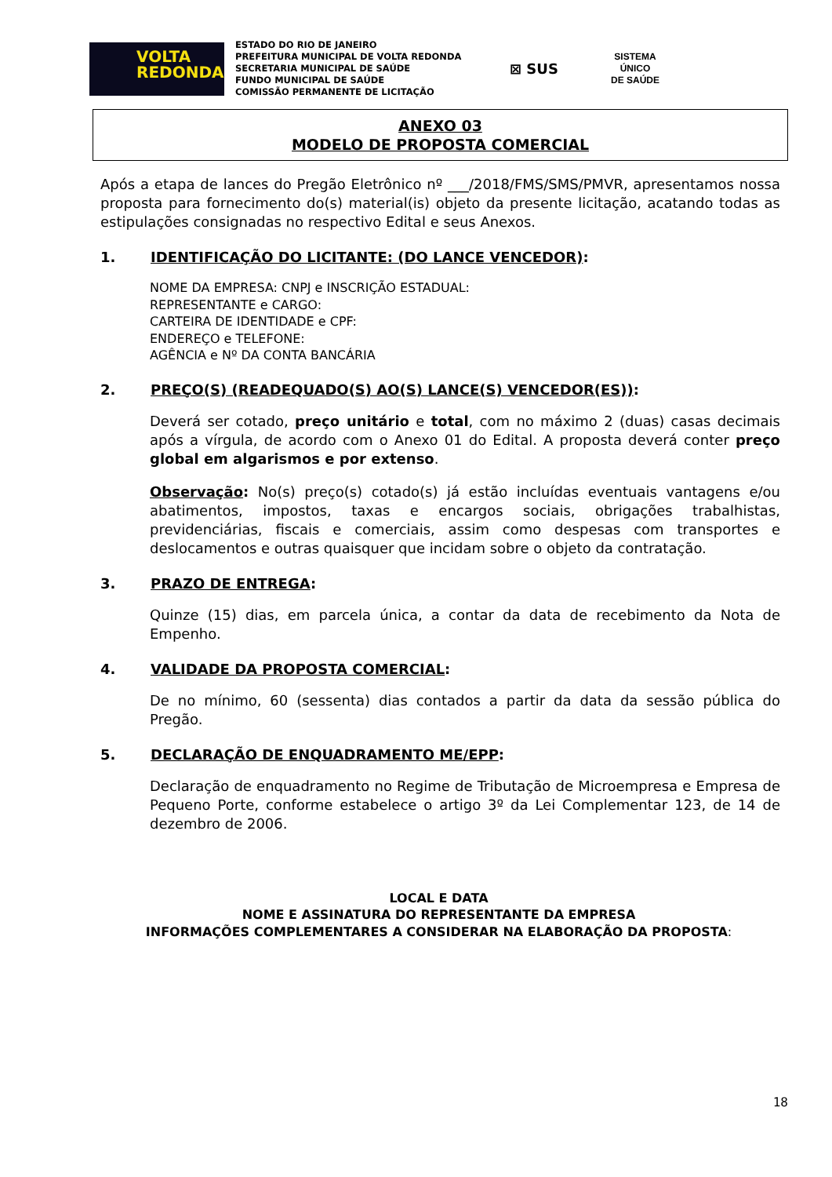VOLTA
REDONDA
ESTADO DO RIO DE JANEIRO
PREFEITURA MUNICIPAL DE VOLTA REDONDA
SECRETARIA MUNICIPAL DE SAÚDE
FUNDO MUNICIPAL DE SAÚDE
COMISSÃO PERMANENTE DE LICITAÇÃO
⊠ SUS
SISTEMA
ÚNICO
DE SAÚDE
ANEXO 03
MODELO DE PROPOSTA COMERCIAL
Após a etapa de lances do Pregão Eletrônico nº ___/2018/FMS/SMS/PMVR, apresentamos nossa proposta para fornecimento do(s) material(is) objeto da presente licitação, acatando todas as estipulações consignadas no respectivo Edital e seus Anexos.
1. IDENTIFICAÇÃO DO LICITANTE: (DO LANCE VENCEDOR):
NOME DA EMPRESA: CNPJ e INSCRIÇÃO ESTADUAL:
REPRESENTANTE e CARGO:
CARTEIRA DE IDENTIDADE e CPF:
ENDEREÇO e TELEFONE:
AGÊNCIA e Nº DA CONTA BANCÁRIA
2. PREÇO(S) (READEQUADO(S) AO(S) LANCE(S) VENCEDOR(ES)):
Deverá ser cotado, preço unitário e total, com no máximo 2 (duas) casas decimais após a vírgula, de acordo com o Anexo 01 do Edital. A proposta deverá conter preço global em algarismos e por extenso.
Observação: No(s) preço(s) cotado(s) já estão incluídas eventuais vantagens e/ou abatimentos, impostos, taxas e encargos sociais, obrigações trabalhistas, previdenciárias, fiscais e comerciais, assim como despesas com transportes e deslocamentos e outras quaisquer que incidam sobre o objeto da contratação.
3. PRAZO DE ENTREGA:
Quinze (15) dias, em parcela única, a contar da data de recebimento da Nota de Empenho.
4. VALIDADE DA PROPOSTA COMERCIAL:
De no mínimo, 60 (sessenta) dias contados a partir da data da sessão pública do Pregão.
5. DECLARAÇÃO DE ENQUADRAMENTO ME/EPP:
Declaração de enquadramento no Regime de Tributação de Microempresa e Empresa de Pequeno Porte, conforme estabelece o artigo 3º da Lei Complementar 123, de 14 de dezembro de 2006.
LOCAL E DATA
NOME E ASSINATURA DO REPRESENTANTE DA EMPRESA
INFORMAÇÕES COMPLEMENTARES A CONSIDERAR NA ELABORAÇÃO DA PROPOSTA:
18